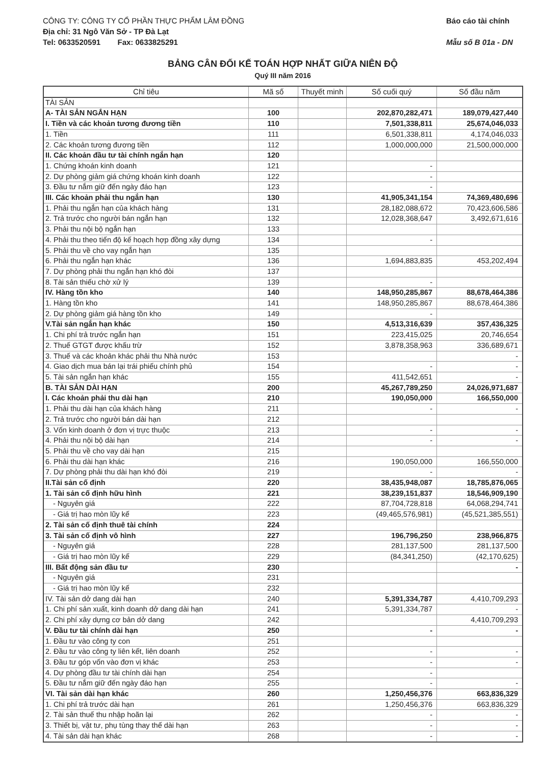CÔNG TY: CÔNG TY CỔ PHẦN THỰC PHẨM LÂM ĐỒNG
Địa chỉ: 31 Ngô Văn Sở - TP Đà Lạt
Tel: 0633520591 Fax: 0633825291
Báo cáo tài chính
Mẫu số B 01a - DN
BẢNG CÂN ĐỐI KẾ TOÁN HỢP NHẤT GIỮA NIÊN ĐỘ
Quý III năm 2016
| Chỉ tiêu | Mã số | Thuyết minh | Số cuối quý | Số đầu năm |
| --- | --- | --- | --- | --- |
| TÀI SẢN | | | | |
| A- TÀI SẢN NGẮN HẠN | 100 | | 202,870,282,471 | 189,079,427,440 |
| I. Tiền và các khoản tương đương tiền | 110 | | 7,501,338,811 | 25,674,046,033 |
| 1. Tiền | 111 | | 6,501,338,811 | 4,174,046,033 |
| 2. Các khoản tương đương tiền | 112 | | 1,000,000,000 | 21,500,000,000 |
| II. Các khoản đầu tư tài chính ngắn hạn | 120 | | | |
| 1. Chứng khoán kinh doanh | 121 | | - | |
| 2. Dự phòng giảm giá chứng khoán kinh doanh | 122 | | - | |
| 3. Đầu tư nắm giữ đến ngày đáo hạn | 123 | | - | |
| III. Các khoản phải thu ngắn hạn | 130 | | 41,905,341,154 | 74,369,480,696 |
| 1. Phải thu ngắn hạn của khách hàng | 131 | | 28,182,088,672 | 70,423,606,586 |
| 2. Trả trước cho người bán ngắn hạn | 132 | | 12,028,368,647 | 3,492,671,616 |
| 3. Phải thu nội bộ ngắn hạn | 133 | | | |
| 4. Phải thu theo tiến độ kế hoạch hợp đồng xây dựng | 134 | | - | |
| 5. Phải thu về cho vay ngắn hạn | 135 | | | |
| 6. Phải thu ngắn hạn khác | 136 | | 1,694,883,835 | 453,202,494 |
| 7. Dự phòng phải thu ngắn hạn khó đòi | 137 | | | |
| 8. Tài sản thiếu chờ xử lý | 139 | | - | |
| IV. Hàng tồn kho | 140 | | 148,950,285,867 | 88,678,464,386 |
| 1. Hàng tồn kho | 141 | | 148,950,285,867 | 88,678,464,386 |
| 2. Dự phòng giảm giá hàng tồn kho | 149 | | - | |
| V.Tài sản ngắn hạn khác | 150 | | 4,513,316,639 | 357,436,325 |
| 1. Chi phí trả trước ngắn hạn | 151 | | 223,415,025 | 20,746,654 |
| 2. Thuế GTGT được khấu trừ | 152 | | 3,878,358,963 | 336,689,671 |
| 3. Thuế và các khoản khác phải thu Nhà nước | 153 | | | - |
| 4. Giao dịch mua bán lại trái phiếu chính phủ | 154 | | - | - |
| 5. Tài sản ngắn hạn khác | 155 | | 411,542,651 | - |
| B. TÀI SẢN DÀI HẠN | 200 | | 45,267,789,250 | 24,026,971,687 |
| I. Các khoản phải thu dài hạn | 210 | | 190,050,000 | 166,550,000 |
| 1. Phải thu dài hạn của khách hàng | 211 | | - | - |
| 2. Trả trước cho người bán dài hạn | 212 | | | |
| 3. Vốn kinh doanh ở đơn vị trực thuộc | 213 | | - | - |
| 4. Phải thu nội bộ dài hạn | 214 | | - | - |
| 5. Phải thu về cho vay dài hạn | 215 | | | |
| 6. Phải thu dài hạn khác | 216 | | 190,050,000 | 166,550,000 |
| 7. Dự phòng phải thu dài hạn khó đòi | 219 | | - | - |
| II.Tài sản cố định | 220 | | 38,435,948,087 | 18,785,876,065 |
| 1. Tài sản cố định hữu hình | 221 | | 38,239,151,837 | 18,546,909,190 |
| - Nguyên giá | 222 | | 87,704,728,818 | 64,068,294,741 |
| - Giá trị hao mòn lũy kế | 223 | | (49,465,576,981) | (45,521,385,551) |
| 2. Tài sản cố định thuê tài chính | 224 | | | |
| 3. Tài sản cố định vô hình | 227 | | 196,796,250 | 238,966,875 |
| - Nguyên giá | 228 | | 281,137,500 | 281,137,500 |
| - Giá trị hao mòn lũy kế | 229 | | (84,341,250) | (42,170,625) |
| III. Bất động sản đầu tư | 230 | | | - |
| - Nguyên giá | 231 | | | |
| - Giá trị hao mòn lũy kế | 232 | | | |
| IV. Tài sản dở dang dài hạn | 240 | | 5,391,334,787 | 4,410,709,293 |
| 1. Chi phí sản xuất, kinh doanh dở dang dài hạn | 241 | | 5,391,334,787 | - |
| 2. Chi phí xây dựng cơ bản dở dang | 242 | | | 4,410,709,293 |
| V. Đầu tư tài chính dài hạn | 250 | | - | - |
| 1. Đầu tư vào công ty con | 251 | | | |
| 2. Đầu tư vào công ty liên kết, liên doanh | 252 | | - | - |
| 3. Đầu tư góp vốn vào đơn vị khác | 253 | | - | - |
| 4. Dự phòng đầu tư tài chính dài hạn | 254 | | - | |
| 5. Đầu tư nắm giữ đến ngày đáo hạn | 255 | | - | - |
| VI. Tài sản dài hạn khác | 260 | | 1,250,456,376 | 663,836,329 |
| 1. Chi phí trả trước dài hạn | 261 | | 1,250,456,376 | 663,836,329 |
| 2. Tài sản thuế thu nhập hoãn lại | 262 | | - | - |
| 3. Thiết bị, vật tư, phụ tùng thay thế dài hạn | 263 | | - | - |
| 4. Tài sản dài hạn khác | 268 | | - | - |